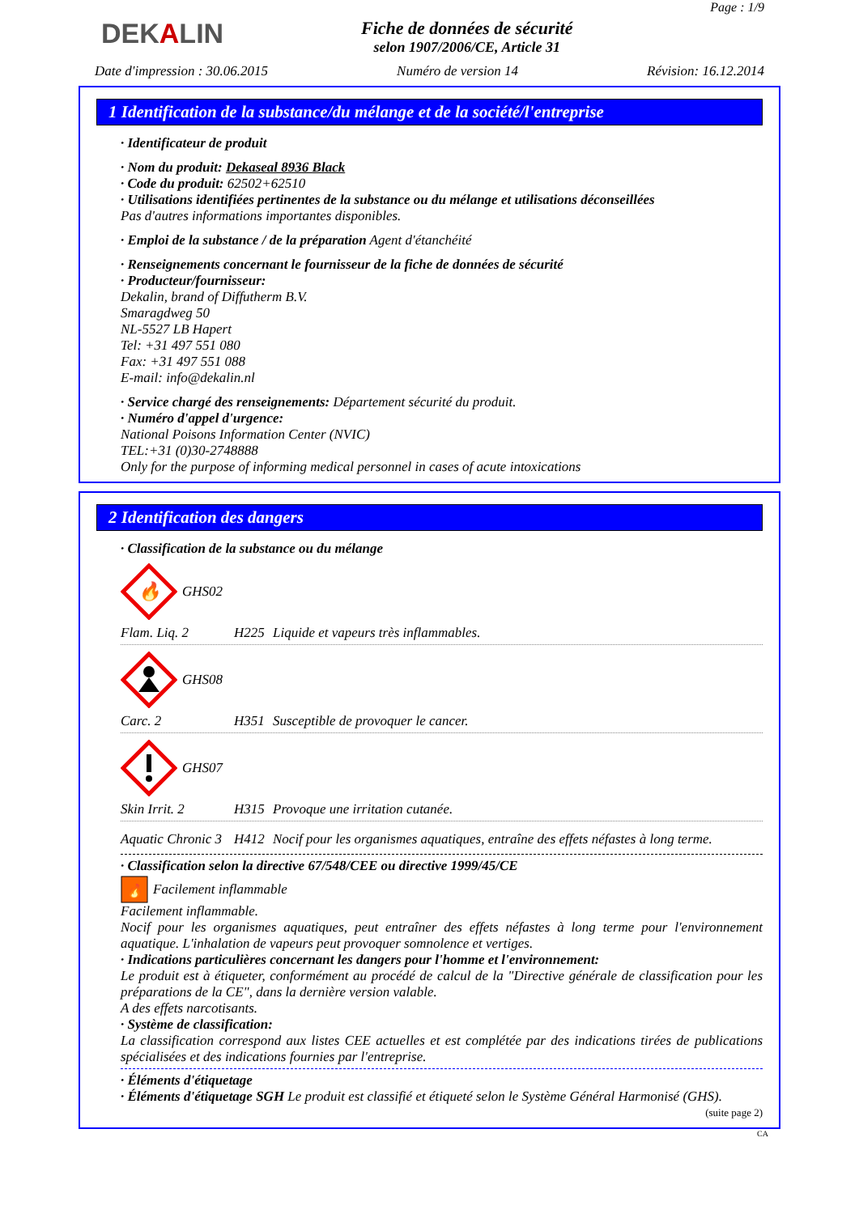DEKALIN
Fiche de données de sécurité
selon 1907/2006/CE, Article 31
Page : 1/9
Date d'impression : 30.06.2015 Numéro de version 14 Révision: 16.12.2014
1 Identification de la substance/du mélange et de la société/l'entreprise
· Identificateur de produit
· Nom du produit: Dekaseal 8936 Black
· Code du produit: 62502+62510
· Utilisations identifiées pertinentes de la substance ou du mélange et utilisations déconseillées
Pas d'autres informations importantes disponibles.
· Emploi de la substance / de la préparation Agent d'étanchéité
· Renseignements concernant le fournisseur de la fiche de données de sécurité
· Producteur/fournisseur:
Dekalin, brand of Diffutherm B.V.
Smaragdweg 50
NL-5527 LB Hapert
Tel: +31 497 551 080
Fax: +31 497 551 088
E-mail: info@dekalin.nl
· Service chargé des renseignements: Département sécurité du produit.
· Numéro d'appel d'urgence:
National Poisons Information Center (NVIC)
TEL:+31 (0)30-2748888
Only for the purpose of informing medical personnel in cases of acute intoxications
2 Identification des dangers
· Classification de la substance ou du mélange
🔥
GHS02
Flam. Liq. 2 H225 Liquide et vapeurs très inflammables.
GHS08
Carc. 2 H351 Susceptible de provoquer le cancer.
GHS07
Skin Irrit. 2 H315 Provoque une irritation cutanée.
Aquatic Chronic 3 H412 Nocif pour les organismes aquatiques, entraîne des effets néfastes à long terme.
· Classification selon la directive 67/548/CEE ou directive 1999/45/CE
🔥
Facilement inflammable
Facilement inflammable.
Nocif pour les organismes aquatiques, peut entraîner des effets néfastes à long terme pour l'environnement aquatique. L'inhalation de vapeurs peut provoquer somnolence et vertiges.
· Indications particulières concernant les dangers pour l'homme et l'environnement:
Le produit est à étiqueter, conformément au procédé de calcul de la "Directive générale de classification pour les préparations de la CE", dans la dernière version valable.
A des effets narcotisants.
· Système de classification:
La classification correspond aux listes CEE actuelles et est complétée par des indications tirées de publications spécialisées et des indications fournies par l'entreprise.
· Éléments d'étiquetage
· Éléments d'étiquetage SGH Le produit est classifié et étiqueté selon le Système Général Harmonisé (GHS).
(suite page 2)
CA